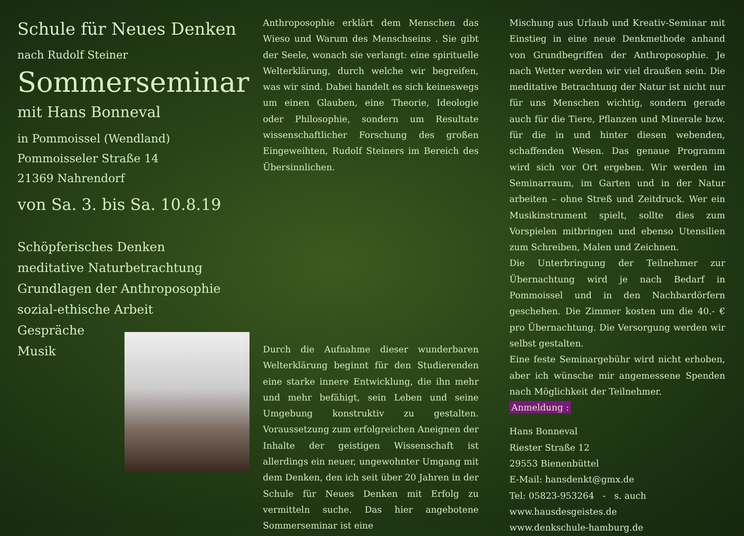Schule für Neues Denken
nach Rudolf Steiner
Sommerseminar
mit Hans Bonneval
in Pommoissel (Wendland)
Pommoisseler Straße 14
21369 Nahrendorf
von Sa. 3. bis Sa. 10.8.19
Schöpferisches Denken
meditative Naturbetrachtung
Grundlagen der Anthroposophie
sozial-ethische Arbeit
Gespräche
Musik
Anthroposophie erklärt dem Menschen das Wieso und Warum des Menschseins . Sie gibt der Seele, wonach sie verlangt: eine spirituelle Welterklärung, durch welche wir begreifen, was wir sind. Dabei handelt es sich keineswegs um einen Glauben, eine Theorie, Ideologie oder Philosophie, sondern um Resultate wissenschaftlicher Forschung des großen Eingeweihten, Rudolf Steiners im Bereich des Übersinnlichen.
Durch die Aufnahme dieser wunderbaren Welterklärung beginnt für den Studierenden eine starke innere Entwicklung, die ihn mehr und mehr befähigt, sein Leben und seine Umgebung konstruktiv zu gestalten. Voraussetzung zum erfolgreichen Aneignen der Inhalte der geistigen Wissenschaft ist allerdings ein neuer, ungewohnter Umgang mit dem Denken, den ich seit über 20 Jahren in der Schule für Neues Denken mit Erfolg zu vermitteln suche. Das hier angebotene Sommerseminar ist eine
Mischung aus Urlaub und Kreativ-Seminar mit Einstieg in eine neue Denkmethode anhand von Grundbegriffen der Anthroposophie. Je nach Wetter werden wir viel draußen sein. Die meditative Betrachtung der Natur ist nicht nur für uns Menschen wichtig, sondern gerade auch für die Tiere, Pflanzen und Minerale bzw. für die in und hinter diesen webenden, schaffenden Wesen. Das genaue Programm wird sich vor Ort ergeben. Wir werden im Seminarraum, im Garten und in der Natur arbeiten – ohne Streß und Zeitdruck. Wer ein Musikinstrument spielt, sollte dies zum Vorspielen mitbringen und ebenso Utensilien zum Schreiben, Malen und Zeichnen.
Die Unterbringung der Teilnehmer zur Übernachtung wird je nach Bedarf in Pommoissel und in den Nachbardörfern geschehen. Die Zimmer kosten um die 40.- € pro Übernachtung. Die Versorgung werden wir selbst gestalten.
Eine feste Seminargebühr wird nicht erhoben, aber ich wünsche mir angemessene Spenden nach Möglichkeit der Teilnehmer.
Anmeldung :
Hans Bonneval
Riester Straße 12
29553 Bienenbüttel
E-Mail: hansdenkt@gmx.de
Tel: 05823-953264 - s. auch
www.hausdesgeistes.de
www.denkschule-hamburg.de